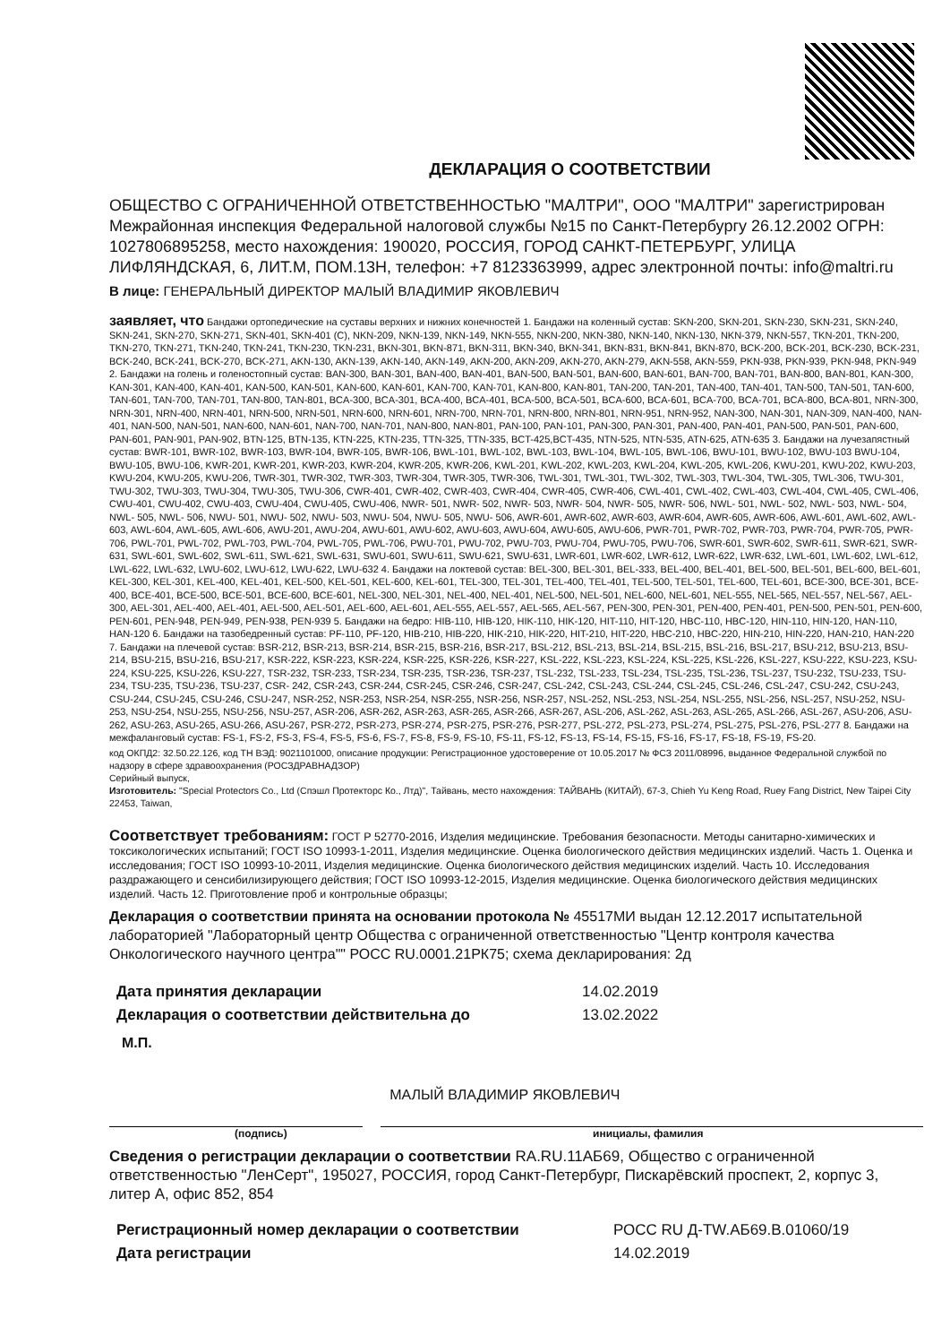ДЕКЛАРАЦИЯ О СООТВЕТСТВИИ
ОБЩЕСТВО С ОГРАНИЧЕННОЙ ОТВЕТСТВЕННОСТЬЮ "МАЛТРИ", ООО "МАЛТРИ" зарегистрирован Межрайонная инспекция Федеральной налоговой службы №15 по Санкт-Петербургу 26.12.2002 ОГРН: 1027806895258, место нахождения: 190020, РОССИЯ, ГОРОД САНКТ-ПЕТЕРБУРГ, УЛИЦА ЛИФЛЯНДСКАЯ, 6, ЛИТ.М, ПОМ.13Н, телефон: +7 8123363999, адрес электронной почты: info@maltri.ru
В лице: ГЕНЕРАЛЬНЫЙ ДИРЕКТОР МАЛЫЙ ВЛАДИМИР ЯКОВЛЕВИЧ
заявляет, что Бандажи ортопедические на суставы верхних и нижних конечностей 1. Бандажи на коленный сустав: SKN-200, SKN-201, SKN-230, SKN-231, SKN-240, SKN-241, SKN-270, SKN-271, SKN-401, SKN-401 (C), NKN-209, NKN-139, NKN-149, NKN-555, NKN-200, NKN-380, NKN-140, NKN-130, NKN-379, NKN-557, TKN-201, TKN-200, TKN-270, TKN-271, TKN-240, TKN-241, TKN-230, TKN-231, BKN-301, BKN-871, BKN-311, BKN-340, BKN-341, BKN-831, BKN-841, BKN-870, BCK-200, BCK-201, BCK-230, BCK-231, BCK-240, BCK-241, BCK-270, BCK-271, AKN-130, AKN-139, AKN-140, AKN-149, AKN-200, AKN-209, AKN-270, AKN-279, AKN-558, AKN-559, PKN-938, PKN-939, PKN-948, PKN-949 2. Бандажи на голень и голеностопный сустав: BAN-300, BAN-301, BAN-400, BAN-401, BAN-500, BAN-501, BAN-600, BAN-601, BAN-700, BAN-701, BAN-800, BAN-801, KAN-300, KAN-301, KAN-400, KAN-401, KAN-500, KAN-501, KAN-600, KAN-601, KAN-700, KAN-701, KAN-800, KAN-801, TAN-200, TAN-201, TAN-400, TAN-401, TAN-500, TAN-501, TAN-600, TAN-601, TAN-700, TAN-701, TAN-800, TAN-801, BCA-300, BCA-301, BCA-400, BCA-401, BCA-500, BCA-501, BCA-600, BCA-601, BCA-700, BCA-701, BCA-800, BCA-801, NRN-300, NRN-301, NRN-400, NRN-401, NRN-500, NRN-501, NRN-600, NRN-601, NRN-700, NRN-701, NRN-800, NRN-801, NRN-951, NRN-952, NAN-300, NAN-301, NAN-309, NAN-400, NAN-401, NAN-500, NAN-501, NAN-600, NAN-601, NAN-700, NAN-701, NAN-800, NAN-801, PAN-100, PAN-101, PAN-300, PAN-301, PAN-400, PAN-401, PAN-500, PAN-501, PAN-600, PAN-601, PAN-901, PAN-902, BTN-125, BTN-135, KTN-225, KTN-235, TTN-325, TTN-335, BCT-425,BCT-435, NTN-525, NTN-535, ATN-625, ATN-635 3. Бандажи на лучезапястный сустав: BWR-101, BWR-102, BWR-103, BWR-104, BWR-105, BWR-106, BWL-101, BWL-102, BWL-103, BWL-104, BWL-105, BWL-106, BWU-101, BWU-102, BWU-103 BWU-104, BWU-105, BWU-106, KWR-201, KWR-201, KWR-203, KWR-204, KWR-205, KWR-206, KWL-201, KWL-202, KWL-203, KWL-204, KWL-205, KWL-206, KWU-201, KWU-202, KWU-203, KWU-204, KWU-205, KWU-206, TWR-301, TWR-302, TWR-303, TWR-304, TWR-305, TWR-306, TWL-301, TWL-301, TWL-302, TWL-303, TWL-304, TWL-305, TWL-306, TWU-301, TWU-302, TWU-303, TWU-304, TWU-305, TWU-306, CWR-401, CWR-402, CWR-403, CWR-404, CWR-405, CWR-406, CWL-401, CWL-402, CWL-403, CWL-404, CWL-405, CWL-406, CWU-401, CWU-402, CWU-403, CWU-404, CWU-405, CWU-406, NWR- 501, NWR- 502, NWR- 503, NWR- 504, NWR- 505, NWR- 506, NWL- 501, NWL- 502, NWL- 503, NWL- 504, NWL- 505, NWL- 506, NWU- 501, NWU- 502, NWU- 503, NWU- 504, NWU- 505, NWU- 506, AWR-601, AWR-602, AWR-603, AWR-604, AWR-605, AWR-606, AWL-601, AWL-602, AWL-603, AWL-604, AWL-605, AWL-606, AWU-201, AWU-204, AWU-601, AWU-602, AWU-603, AWU-604, AWU-605, AWU-606, PWR-701, PWR-702, PWR-703, PWR-704, PWR-705, PWR-706, PWL-701, PWL-702, PWL-703, PWL-704, PWL-705, PWL-706, PWU-701, PWU-702, PWU-703, PWU-704, PWU-705, PWU-706, SWR-601, SWR-602, SWR-611, SWR-621, SWR-631, SWL-601, SWL-602, SWL-611, SWL-621, SWL-631, SWU-601, SWU-611, SWU-621, SWU-631, LWR-601, LWR-602, LWR-612, LWR-622, LWR-632, LWL-601, LWL-602, LWL-612, LWL-622, LWL-632, LWU-602, LWU-612, LWU-622, LWU-632 4. Бандажи на локтевой сустав: BEL-300, BEL-301, BEL-333, BEL-400, BEL-401, BEL-500, BEL-501, BEL-600, BEL-601, KEL-300, KEL-301, KEL-400, KEL-401, KEL-500, KEL-501, KEL-600, KEL-601, TEL-300, TEL-301, TEL-400, TEL-401, TEL-500, TEL-501, TEL-600, TEL-601, BCE-300, BCE-301, BCE-400, BCE-401, BCE-500, BCE-501, BCE-600, BCE-601, NEL-300, NEL-301, NEL-400, NEL-401, NEL-500, NEL-501, NEL-600, NEL-601, NEL-555, NEL-565, NEL-557, NEL-567, AEL-300, AEL-301, AEL-400, AEL-401, AEL-500, AEL-501, AEL-600, AEL-601, AEL-555, AEL-557, AEL-565, AEL-567, PEN-300, PEN-301, PEN-400, PEN-401, PEN-500, PEN-501, PEN-600, PEN-601, PEN-948, PEN-949, PEN-938, PEN-939 5. Бандажи на бедро: HIB-110, HIB-120, HIK-110, HIK-120, HIT-110, HIT-120, HBC-110, HBC-120, HIN-110, HIN-120, HAN-110, HAN-120 6. Бандажи на тазобедренный сустав: PF-110, PF-120, HIB-210, HIB-220, HIK-210, HIK-220, HIT-210, HIT-220, HBC-210, HBC-220, HIN-210, HIN-220, HAN-210, HAN-220 7. Бандажи на плечевой сустав: BSR-212, BSR-213, BSR-214, BSR-215, BSR-216, BSR-217, BSL-212, BSL-213, BSL-214, BSL-215, BSL-216, BSL-217, BSU-212, BSU-213, BSU-214, BSU-215, BSU-216, BSU-217, KSR-222, KSR-223, KSR-224, KSR-225, KSR-226, KSR-227, KSL-222, KSL-223, KSL-224, KSL-225, KSL-226, KSL-227, KSU-222, KSU-223, KSU-224, KSU-225, KSU-226, KSU-227, TSR-232, TSR-233, TSR-234, TSR-235, TSR-236, TSR-237, TSL-232, TSL-233, TSL-234, TSL-235, TSL-236, TSL-237, TSU-232, TSU-233, TSU-234, TSU-235, TSU-236, TSU-237, CSR- 242, CSR-243, CSR-244, CSR-245, CSR-246, CSR-247, CSL-242, CSL-243, CSL-244, CSL-245, CSL-246, CSL-247, CSU-242, CSU-243, CSU-244, CSU-245, CSU-246, CSU-247, NSR-252, NSR-253, NSR-254, NSR-255, NSR-256, NSR-257, NSL-252, NSL-253, NSL-254, NSL-255, NSL-256, NSL-257, NSU-252, NSU-253, NSU-254, NSU-255, NSU-256, NSU-257, ASR-206, ASR-262, ASR-263, ASR-265, ASR-266, ASR-267, ASL-206, ASL-262, ASL-263, ASL-265, ASL-266, ASL-267, ASU-206, ASU-262, ASU-263, ASU-265, ASU-266, ASU-267, PSR-272, PSR-273, PSR-274, PSR-275, PSR-276, PSR-277, PSL-272, PSL-273, PSL-274, PSL-275, PSL-276, PSL-277 8. Бандажи на межфаланговый сустав: FS-1, FS-2, FS-3, FS-4, FS-5, FS-6, FS-7, FS-8, FS-9, FS-10, FS-11, FS-12, FS-13, FS-14, FS-15, FS-16, FS-17, FS-18, FS-19, FS-20.
код ОКПД2: 32.50.22.126, код ТН ВЭД: 9021101000, описание продукции: Регистрационное удостоверение от 10.05.2017 № ФСЗ 2011/08996, выданное Федеральной службой по надзору в сфере здравоохранения (РОСЗДРАВНАДЗОР)
Серийный выпуск,
Изготовитель: "Special Protectors Co., Ltd (Спэшл Протекторс Ко., Лтд)", Тайвань, место нахождения: ТАЙВАНЬ (КИТАЙ), 67-3, Chieh Yu Keng Road, Ruey Fang District, New Taipei City 22453, Taiwan,
Соответствует требованиям: ГОСТ Р 52770-2016, Изделия медицинские. Требования безопасности. Методы санитарно-химических и токсикологических испытаний; ГОСТ ISO 10993-1-2011, Изделия медицинские. Оценка биологического действия медицинских изделий. Часть 1. Оценка и исследования; ГОСТ ISO 10993-10-2011, Изделия медицинские. Оценка биологического действия медицинских изделий. Часть 10. Исследования раздражающего и сенсибилизирующего действия; ГОСТ ISO 10993-12-2015, Изделия медицинские. Оценка биологического действия медицинских изделий. Часть 12. Приготовление проб и контрольные образцы;
Декларация о соответствии принята на основании протокола № 45517МИ выдан 12.12.2017 испытательной лабораторией "Лабораторный центр Общества с ограниченной ответственностью "Центр контроля качества Онкологического научного центра"" РОСС RU.0001.21РК75; схема декларирования: 2д
Дата принятия декларации 14.02.2019
Декларация о соответствии действительна до 13.02.2022
М.П.
МАЛЫЙ ВЛАДИМИР ЯКОВЛЕВИЧ
(подпись) инициалы, фамилия
Сведения о регистрации декларации о соответствии RA.RU.11АБ69, Общество с ограниченной ответственностью "ЛенСерт", 195027, РОССИЯ, город Санкт-Петербург, Пискарёвский проспект, 2, корпус 3, литер А, офис 852, 854
Регистрационный номер декларации о соответствии РОСС RU Д-TW.АБ69.В.01060/19
Дата регистрации 14.02.2019